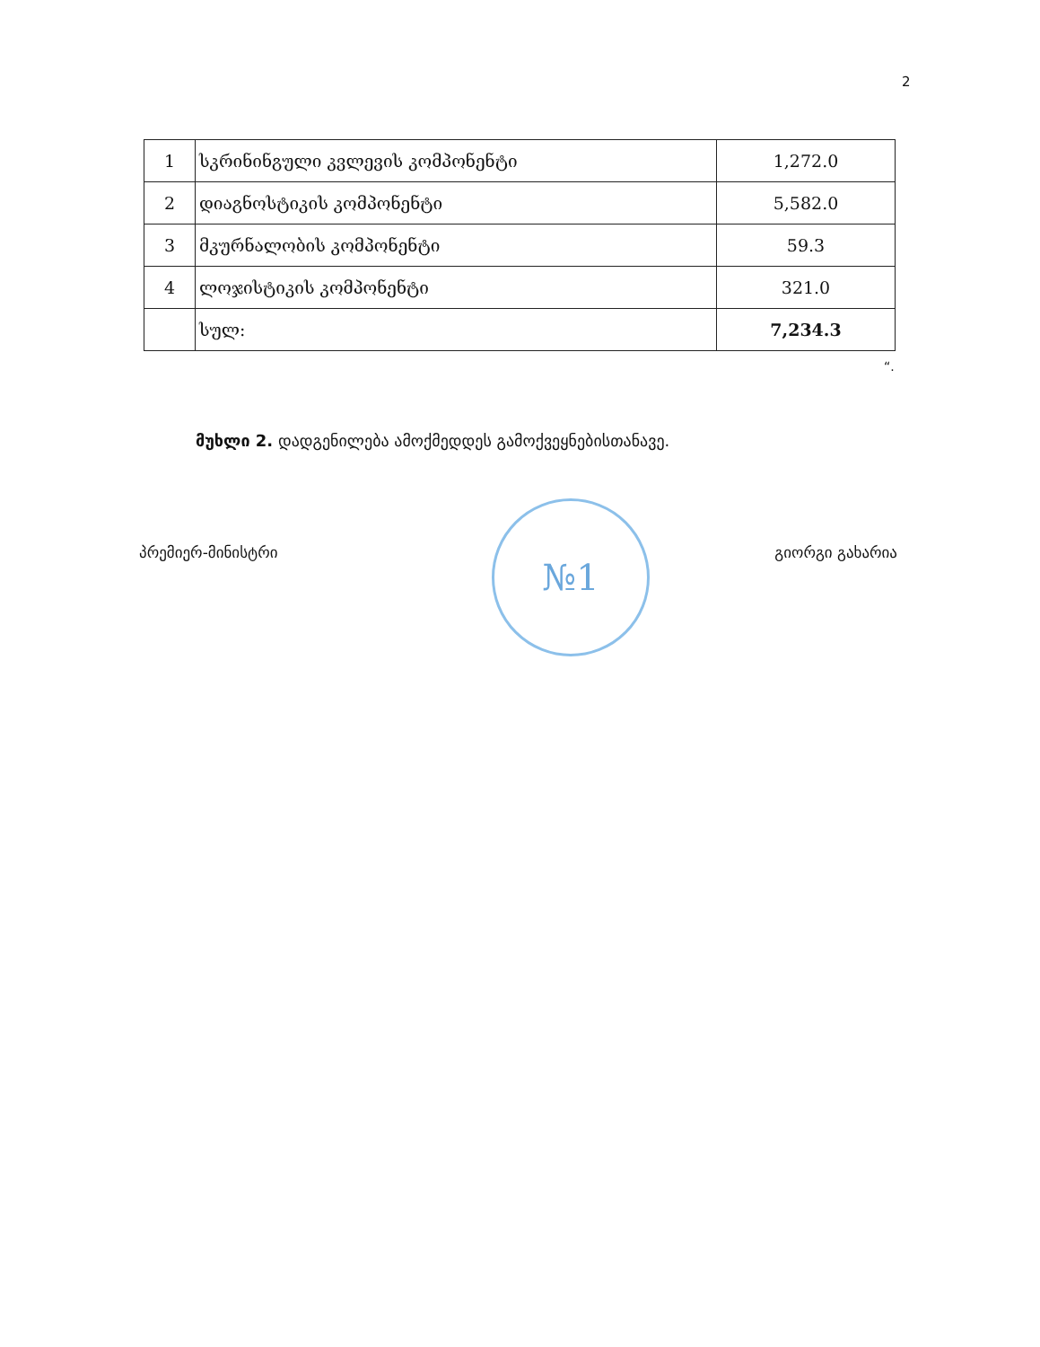2
| 1 | სკრინინგული კვლევის კომპონენტი | 1,272.0 |
| 2 | დიაგნოსტიკის კომპონენტი | 5,582.0 |
| 3 | მკურნალობის კომპონენტი | 59.3 |
| 4 | ლოჯისტიკის კომპონენტი | 321.0 |
| | სულ: | 7,234.3 |
“.
მუხლი 2. დადგენილება ამოქმედდეს გამოქვეყნებისთანავე.
№1
პრემიერ-მინისტრი გიორგი გახარია